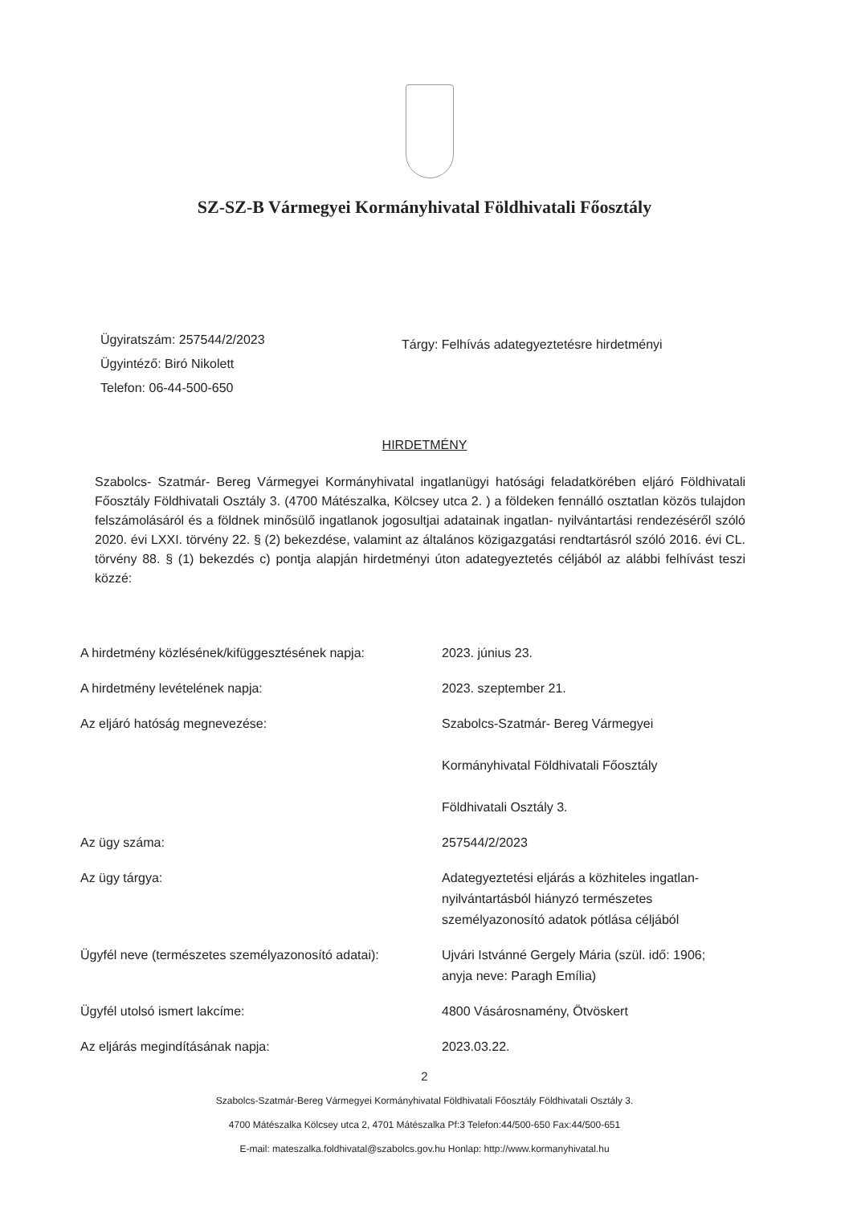SZ-SZ-B Vármegyei Kormányhivatal Földhivatali Főosztály
Ügyiratszám: 257544/2/2023
Ügyintéző: Biró Nikolett
Telefon: 06-44-500-650
Tárgy: Felhívás adategyeztetésre hirdetményi
HIRDETMÉNY
Szabolcs- Szatmár- Bereg Vármegyei Kormányhivatal ingatlanügyi hatósági feladatkörében eljáró Földhivatali Főosztály Földhivatali Osztály 3. (4700 Mátészalka, Kölcsey utca 2. ) a földeken fennálló osztatlan közös tulajdon felszámolásáról és a földnek minősülő ingatlanok jogosultjai adatainak ingatlan- nyilvántartási rendezéséről szóló 2020. évi LXXI. törvény 22. § (2) bekezdése, valamint az általános közigazgatási rendtartásról szóló 2016. évi CL. törvény 88. § (1) bekezdés c) pontja alapján hirdetményi úton adategyeztetés céljából az alábbi felhívást teszi közzé:
| A hirdetmény közlésének/kifüggesztésének napja: | 2023. június 23. |
| A hirdetmény levételének napja: | 2023. szeptember 21. |
| Az eljáró hatóság megnevezése: | Szabolcs-Szatmár- Bereg Vármegyei Kormányhivatal Földhivatali Főosztály Földhivatali Osztály 3. |
| Az ügy száma: | 257544/2/2023 |
| Az ügy tárgya: | Adategyeztetési eljárás a közhiteles ingatlan- nyilvántartásból hiányzó természetes személyazonosító adatok pótlása céljából |
| Ügyfél neve (természetes személyazonosító adatai): | Ujvári Istvánné Gergely Mária (szül. idő: 1906; anyja neve: Paragh Emília) |
| Ügyfél utolsó ismert lakcíme: | 4800 Vásárosnamény, Ötvöskert |
| Az eljárás megindításának napja: | 2023.03.22. |
2
Szabolcs-Szatmár-Bereg Vármegyei Kormányhivatal Földhivatali Főosztály Földhivatali Osztály 3.
4700 Mátészalka Kölcsey utca 2, 4701 Mátészalka Pf:3 Telefon:44/500-650 Fax:44/500-651
E-mail: mateszalka.foldhivatal@szabolcs.gov.hu Honlap: http://www.kormanyhivatal.hu